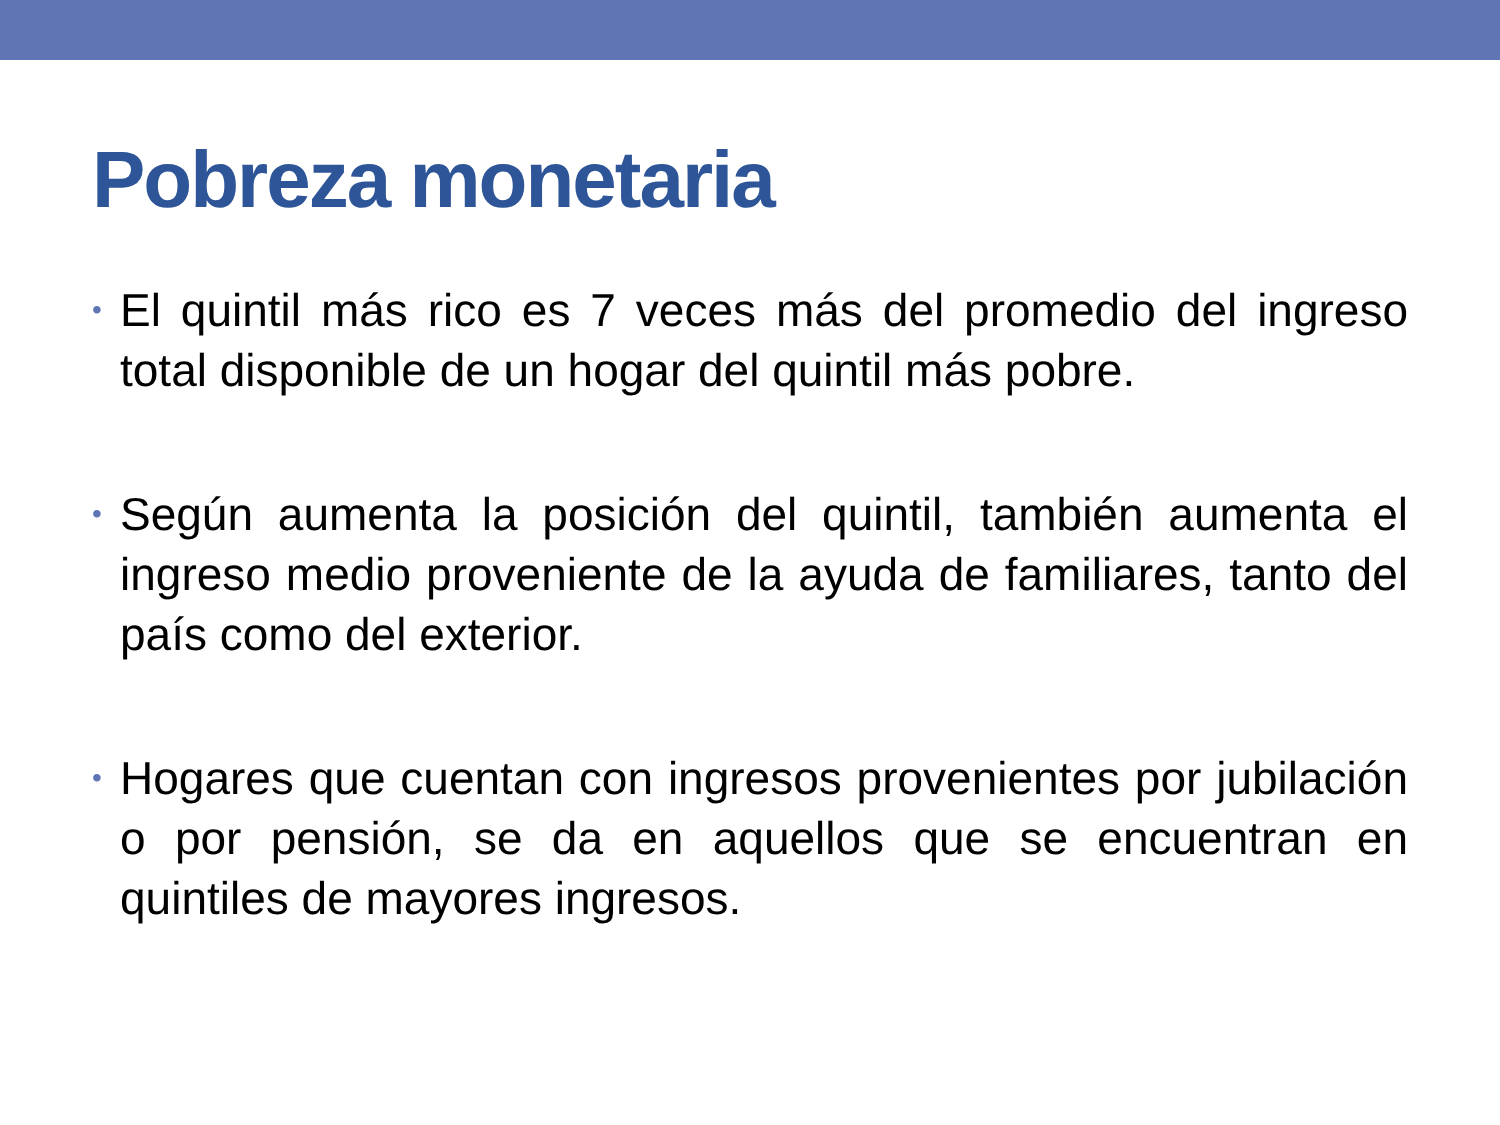Pobreza monetaria
• El quintil más rico es 7 veces más del promedio del ingreso total disponible de un hogar del quintil más pobre.
• Según aumenta la posición del quintil, también aumenta el ingreso medio proveniente de la ayuda de familiares, tanto del país como del exterior.
• Hogares que cuentan con ingresos provenientes por jubilación o por pensión, se da en aquellos que se encuentran en quintiles de mayores ingresos.